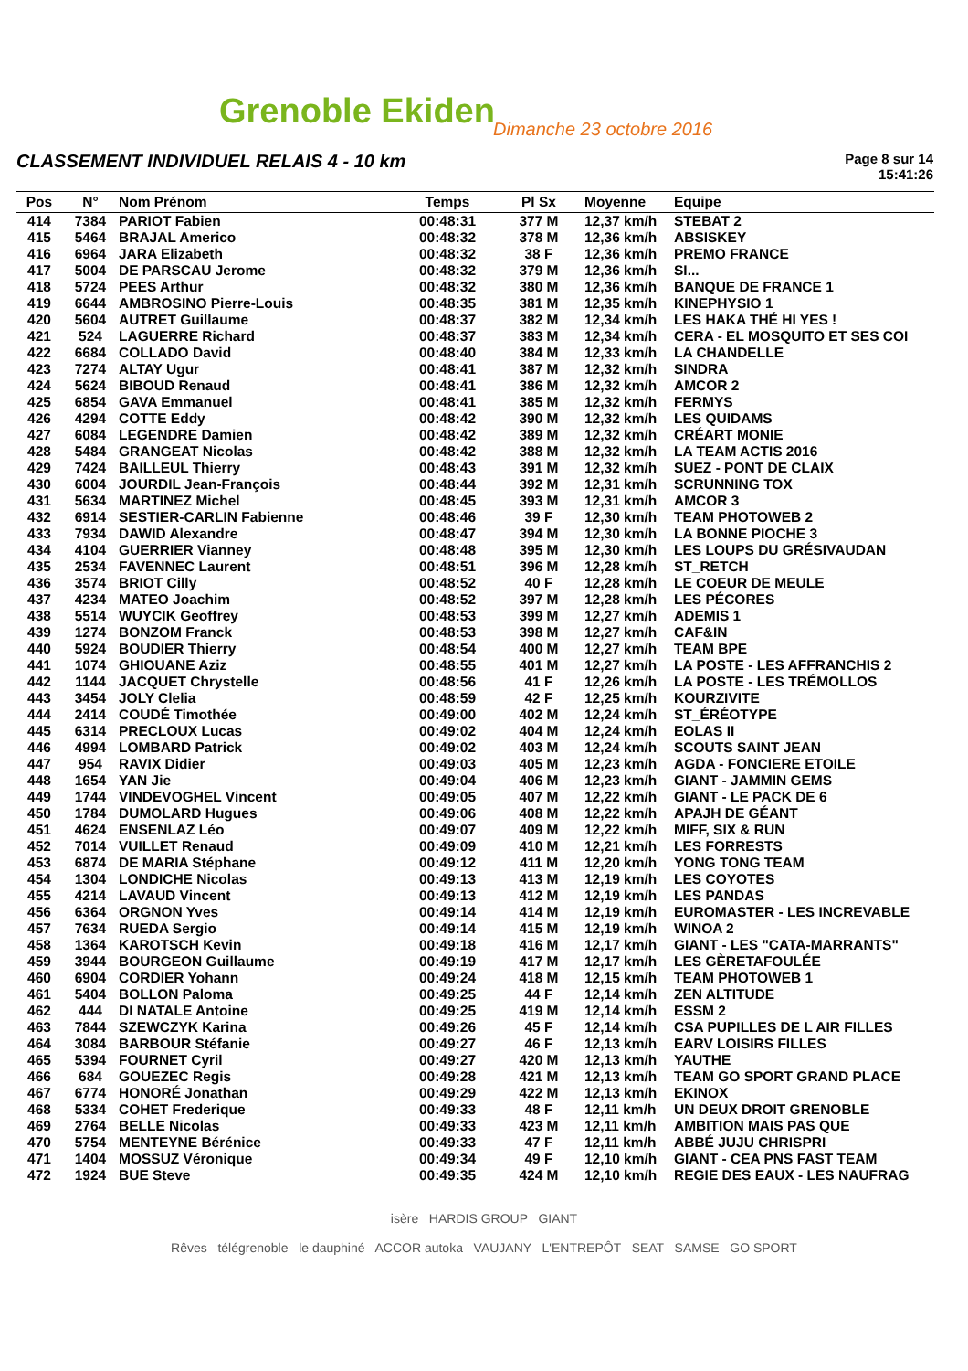Grenoble Ekiden Dimanche 23 octobre 2016
CLASSEMENT INDIVIDUEL RELAIS 4 - 10 km
Page 8 sur 14
15:41:26
| Pos | N° | Nom Prénom | Temps | Pl Sx | Moyenne | Equipe |
| --- | --- | --- | --- | --- | --- | --- |
| 414 | 7384 | PARIOT Fabien | 00:48:31 | 377 M | 12,37 km/h | STEBAT 2 |
| 415 | 5464 | BRAJAL Americo | 00:48:32 | 378 M | 12,36 km/h | ABSISKEY |
| 416 | 6964 | JARA Elizabeth | 00:48:32 | 38 F | 12,36 km/h | PREMO FRANCE |
| 417 | 5004 | DE PARSCAU Jerome | 00:48:32 | 379 M | 12,36 km/h | SI... |
| 418 | 5724 | PEES Arthur | 00:48:32 | 380 M | 12,36 km/h | BANQUE DE FRANCE 1 |
| 419 | 6644 | AMBROSINO Pierre-Louis | 00:48:35 | 381 M | 12,35 km/h | KINEPHYSIO 1 |
| 420 | 5604 | AUTRET Guillaume | 00:48:37 | 382 M | 12,34 km/h | LES HAKA THÉ HI YES ! |
| 421 | 524 | LAGUERRE Richard | 00:48:37 | 383 M | 12,34 km/h | CERA - EL MOSQUITO ET SES COI |
| 422 | 6684 | COLLADO David | 00:48:40 | 384 M | 12,33 km/h | LA CHANDELLE |
| 423 | 7274 | ALTAY Ugur | 00:48:41 | 387 M | 12,32 km/h | SINDRA |
| 424 | 5624 | BIBOUD Renaud | 00:48:41 | 386 M | 12,32 km/h | AMCOR 2 |
| 425 | 6854 | GAVA Emmanuel | 00:48:41 | 385 M | 12,32 km/h | FERMYS |
| 426 | 4294 | COTTE Eddy | 00:48:42 | 390 M | 12,32 km/h | LES QUIDAMS |
| 427 | 6084 | LEGENDRE Damien | 00:48:42 | 389 M | 12,32 km/h | CRÉART MONIE |
| 428 | 5484 | GRANGEAT Nicolas | 00:48:42 | 388 M | 12,32 km/h | LA TEAM ACTIS 2016 |
| 429 | 7424 | BAILLEUL Thierry | 00:48:43 | 391 M | 12,32 km/h | SUEZ - PONT DE CLAIX |
| 430 | 6004 | JOURDIL Jean-François | 00:48:44 | 392 M | 12,31 km/h | SCRUNNING TOX |
| 431 | 5634 | MARTINEZ Michel | 00:48:45 | 393 M | 12,31 km/h | AMCOR 3 |
| 432 | 6914 | SESTIER-CARLIN Fabienne | 00:48:46 | 39 F | 12,30 km/h | TEAM PHOTOWEB 2 |
| 433 | 7934 | DAWID Alexandre | 00:48:47 | 394 M | 12,30 km/h | LA BONNE PIOCHE 3 |
| 434 | 4104 | GUERRIER Vianney | 00:48:48 | 395 M | 12,30 km/h | LES LOUPS DU GRÉSIVAUDAN |
| 435 | 2534 | FAVENNEC Laurent | 00:48:51 | 396 M | 12,28 km/h | ST_RETCH |
| 436 | 3574 | BRIOT Cilly | 00:48:52 | 40 F | 12,28 km/h | LE COEUR DE MEULE |
| 437 | 4234 | MATEO Joachim | 00:48:52 | 397 M | 12,28 km/h | LES PÉCORES |
| 438 | 5514 | WUYCIK Geoffrey | 00:48:53 | 399 M | 12,27 km/h | ADEMIS 1 |
| 439 | 1274 | BONZOM Franck | 00:48:53 | 398 M | 12,27 km/h | CAF&IN |
| 440 | 5924 | BOUDIER Thierry | 00:48:54 | 400 M | 12,27 km/h | TEAM BPE |
| 441 | 1074 | GHIOUANE Aziz | 00:48:55 | 401 M | 12,27 km/h | LA POSTE - LES AFFRANCHIS 2 |
| 442 | 1144 | JACQUET Chrystelle | 00:48:56 | 41 F | 12,26 km/h | LA POSTE - LES TRÉMOLLOS |
| 443 | 3454 | JOLY Clelia | 00:48:59 | 42 F | 12,25 km/h | KOURZIVITE |
| 444 | 2414 | COUDÉ Timothée | 00:49:00 | 402 M | 12,24 km/h | ST_ÉRÉOTYPE |
| 445 | 6314 | PRECLOUX Lucas | 00:49:02 | 404 M | 12,24 km/h | EOLAS II |
| 446 | 4994 | LOMBARD Patrick | 00:49:02 | 403 M | 12,24 km/h | SCOUTS SAINT JEAN |
| 447 | 954 | RAVIX Didier | 00:49:03 | 405 M | 12,23 km/h | AGDA - FONCIERE ETOILE |
| 448 | 1654 | YAN Jie | 00:49:04 | 406 M | 12,23 km/h | GIANT - JAMMIN GEMS |
| 449 | 1744 | VINDEVOGHEL Vincent | 00:49:05 | 407 M | 12,22 km/h | GIANT - LE PACK DE 6 |
| 450 | 1784 | DUMOLARD Hugues | 00:49:06 | 408 M | 12,22 km/h | APAJH DE GÉANT |
| 451 | 4624 | ENSENLAZ Léo | 00:49:07 | 409 M | 12,22 km/h | MIFF, SIX & RUN |
| 452 | 7014 | VUILLET Renaud | 00:49:09 | 410 M | 12,21 km/h | LES FORRESTS |
| 453 | 6874 | DE MARIA Stéphane | 00:49:12 | 411 M | 12,20 km/h | YONG TONG TEAM |
| 454 | 1304 | LONDICHE Nicolas | 00:49:13 | 413 M | 12,19 km/h | LES COYOTES |
| 455 | 4214 | LAVAUD Vincent | 00:49:13 | 412 M | 12,19 km/h | LES PANDAS |
| 456 | 6364 | ORGNON Yves | 00:49:14 | 414 M | 12,19 km/h | EUROMASTER - LES INCREVABLE |
| 457 | 7634 | RUEDA Sergio | 00:49:14 | 415 M | 12,19 km/h | WINOA 2 |
| 458 | 1364 | KAROTSCH Kevin | 00:49:18 | 416 M | 12,17 km/h | GIANT - LES "CATA-MARRANTS" |
| 459 | 3944 | BOURGEON Guillaume | 00:49:19 | 417 M | 12,17 km/h | LES GÈRETAFOULÉE |
| 460 | 6904 | CORDIER Yohann | 00:49:24 | 418 M | 12,15 km/h | TEAM PHOTOWEB 1 |
| 461 | 5404 | BOLLON Paloma | 00:49:25 | 44 F | 12,14 km/h | ZEN ALTITUDE |
| 462 | 444 | DI NATALE Antoine | 00:49:25 | 419 M | 12,14 km/h | ESSM 2 |
| 463 | 7844 | SZEWCZYK Karina | 00:49:26 | 45 F | 12,14 km/h | CSA PUPILLES DE L AIR FILLES |
| 464 | 3084 | BARBOUR Stéfanie | 00:49:27 | 46 F | 12,13 km/h | EARV LOISIRS FILLES |
| 465 | 5394 | FOURNET Cyril | 00:49:27 | 420 M | 12,13 km/h | YAUTHE |
| 466 | 684 | GOUEZEC Regis | 00:49:28 | 421 M | 12,13 km/h | TEAM GO SPORT GRAND PLACE |
| 467 | 6774 | HONORÉ Jonathan | 00:49:29 | 422 M | 12,13 km/h | EKINOX |
| 468 | 5334 | COHET Frederique | 00:49:33 | 48 F | 12,11 km/h | UN DEUX DROIT GRENOBLE |
| 469 | 2764 | BELLE Nicolas | 00:49:33 | 423 M | 12,11 km/h | AMBITION MAIS PAS QUE |
| 470 | 5754 | MENTEYNE Bérénice | 00:49:33 | 47 F | 12,11 km/h | ABBÉ JUJU CHRISPRI |
| 471 | 1404 | MOSSUZ Véronique | 00:49:34 | 49 F | 12,10 km/h | GIANT - CEA PNS FAST TEAM |
| 472 | 1924 | BUE Steve | 00:49:35 | 424 M | 12,10 km/h | REGIE DES EAUX - LES NAUFRAG |
isère HARDIS GROUP GIANT
Rêves télégrenoble le dauphiné ACCOR autoka VAUJANY L'ENTREPÔT SEAT SAMSE GO SPORT